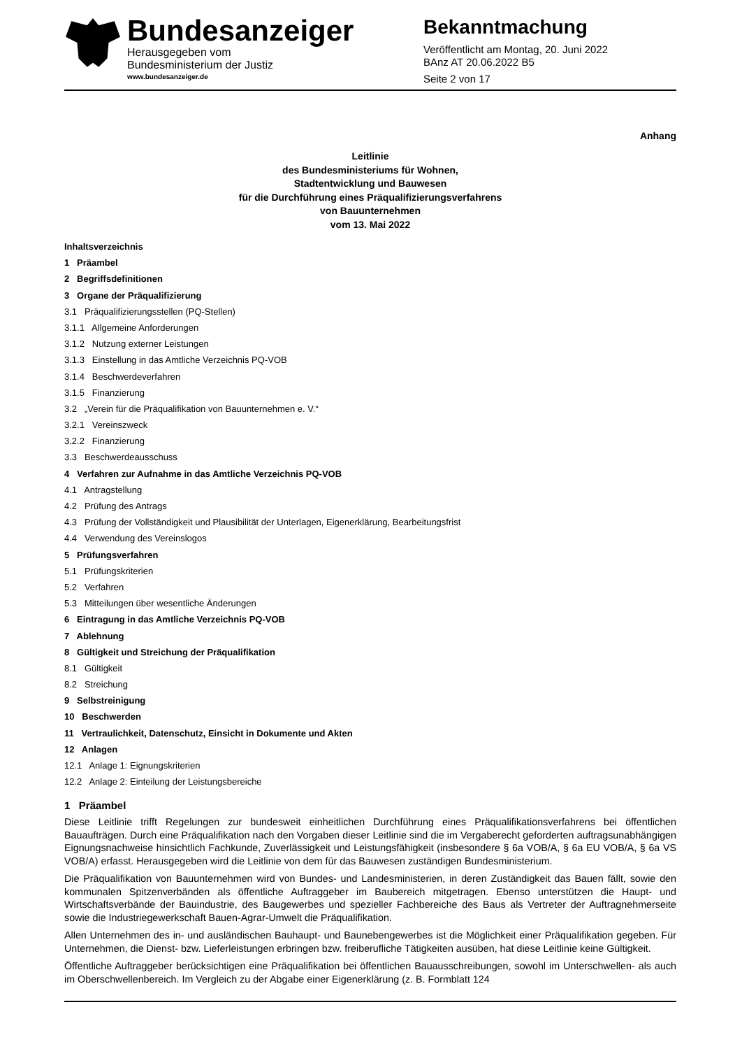Bundesanzeiger
Herausgegeben vom
Bundesministerium der Justiz
www.bundesanzeiger.de
Bekanntmachung
Veröffentlicht am Montag, 20. Juni 2022
BAnz AT 20.06.2022 B5
Seite 2 von 17
Anhang
Leitlinie
des Bundesministeriums für Wohnen,
Stadtentwicklung und Bauwesen
für die Durchführung eines Präqualifizierungsverfahrens
von Bauunternehmen
vom 13. Mai 2022
Inhaltsverzeichnis
1 Präambel
2 Begriffsdefinitionen
3 Organe der Präqualifizierung
3.1 Präqualifizierungsstellen (PQ-Stellen)
3.1.1 Allgemeine Anforderungen
3.1.2 Nutzung externer Leistungen
3.1.3 Einstellung in das Amtliche Verzeichnis PQ-VOB
3.1.4 Beschwerdeverfahren
3.1.5 Finanzierung
3.2 „Verein für die Präqualifikation von Bauunternehmen e. V.“
3.2.1 Vereinszweck
3.2.2 Finanzierung
3.3 Beschwerdeausschuss
4 Verfahren zur Aufnahme in das Amtliche Verzeichnis PQ-VOB
4.1 Antragstellung
4.2 Prüfung des Antrags
4.3 Prüfung der Vollständigkeit und Plausibilität der Unterlagen, Eigenerklärung, Bearbeitungsfrist
4.4 Verwendung des Vereinslogos
5 Prüfungsverfahren
5.1 Prüfungskriterien
5.2 Verfahren
5.3 Mitteilungen über wesentliche Änderungen
6 Eintragung in das Amtliche Verzeichnis PQ-VOB
7 Ablehnung
8 Gültigkeit und Streichung der Präqualifikation
8.1 Gültigkeit
8.2 Streichung
9 Selbstreinigung
10 Beschwerden
11 Vertraulichkeit, Datenschutz, Einsicht in Dokumente und Akten
12 Anlagen
12.1 Anlage 1: Eignungskriterien
12.2 Anlage 2: Einteilung der Leistungsbereiche
1 Präambel
Diese Leitlinie trifft Regelungen zur bundesweit einheitlichen Durchführung eines Präqualifikationsverfahrens bei öffentlichen Bauaufträgen. Durch eine Präqualifikation nach den Vorgaben dieser Leitlinie sind die im Vergaberecht geforderten auftragsunabhängigen Eignungsnachweise hinsichtlich Fachkunde, Zuverlässigkeit und Leistungsfähigkeit (insbesondere § 6a VOB/A, § 6a EU VOB/A, § 6a VS VOB/A) erfasst. Herausgegeben wird die Leitlinie von dem für das Bauwesen zuständigen Bundesministerium.
Die Präqualifikation von Bauunternehmen wird von Bundes- und Landesministerien, in deren Zuständigkeit das Bauen fällt, sowie den kommunalen Spitzenverbänden als öffentliche Auftraggeber im Baubereich mitgetragen. Ebenso unterstützen die Haupt- und Wirtschaftsverbände der Bauindustrie, des Baugewerbes und spezieller Fachbereiche des Baus als Vertreter der Auftragnehmerseite sowie die Industriegewerkschaft Bauen-Agrar-Umwelt die Präqualifikation.
Allen Unternehmen des in- und ausländischen Bauhaupt- und Baunebengewerbes ist die Möglichkeit einer Präqualifikation gegeben. Für Unternehmen, die Dienst- bzw. Lieferleistungen erbringen bzw. freiberufliche Tätigkeiten ausüben, hat diese Leitlinie keine Gültigkeit.
Öffentliche Auftraggeber berücksichtigen eine Präqualifikation bei öffentlichen Bauausschreibungen, sowohl im Unterschwellen- als auch im Oberschwellenbereich. Im Vergleich zu der Abgabe einer Eigenerklärung (z. B. Formblatt 124